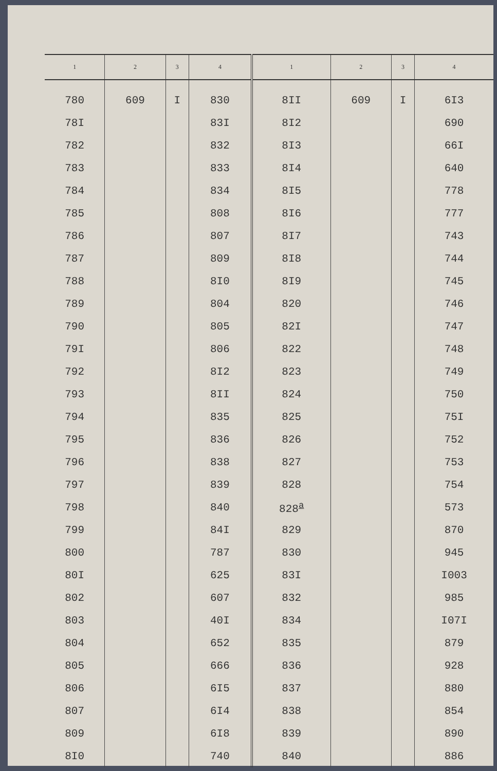| 1 | 2 | 3 | 4 | 1 | 2 | 3 | 4 |
| --- | --- | --- | --- | --- | --- | --- | --- |
| 780 | 609 | I | 830 | 8II | 609 | I | 6I3 |
| 78I | | | 83I | 8I2 | | | 690 |
| 782 | | | 832 | 8I3 | | | 66I |
| 783 | | | 833 | 8I4 | | | 640 |
| 784 | | | 834 | 8I5 | | | 778 |
| 785 | | | 808 | 8I6 | | | 777 |
| 786 | | | 807 | 8I7 | | | 743 |
| 787 | | | 809 | 8I8 | | | 744 |
| 788 | | | 8I0 | 8I9 | | | 745 |
| 789 | | | 804 | 820 | | | 746 |
| 790 | | | 805 | 82I | | | 747 |
| 79I | | | 806 | 822 | | | 748 |
| 792 | | | 8I2 | 823 | | | 749 |
| 793 | | | 8II | 824 | | | 750 |
| 794 | | | 835 | 825 | | | 75I |
| 795 | | | 836 | 826 | | | 752 |
| 796 | | | 838 | 827 | | | 753 |
| 797 | | | 839 | 828 | | | 754 |
| 798 | | | 840 | 828<sup>a</sup> | | | 573 |
| 799 | | | 84I | 829 | | | 870 |
| 800 | | | 787 | 830 | | | 945 |
| 80I | | | 625 | 83I | | | I003 |
| 802 | | | 607 | 832 | | | 985 |
| 803 | | | 40I | 834 | | | I07I |
| 804 | | | 652 | 835 | | | 879 |
| 805 | | | 666 | 836 | | | 928 |
| 806 | | | 6I5 | 837 | | | 880 |
| 807 | | | 6I4 | 838 | | | 854 |
| 809 | | | 6I8 | 839 | | | 890 |
| 8I0 | | | 740 | 840 | | | 886 |